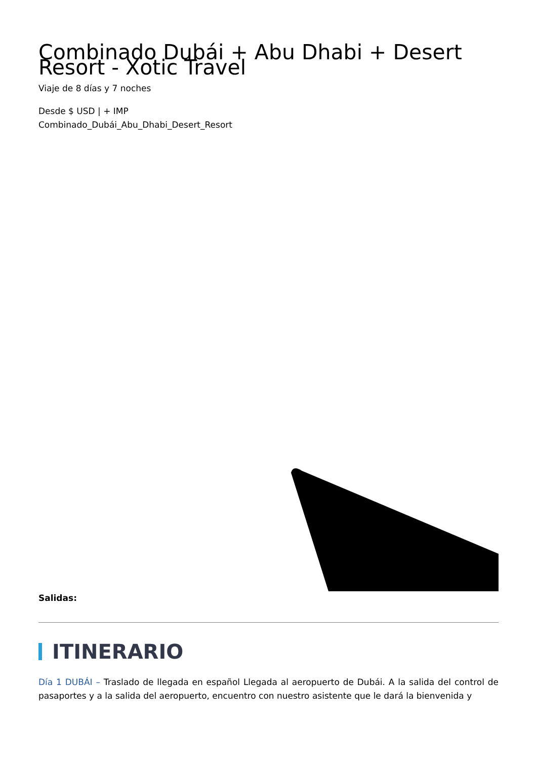Combinado Dubái + Abu Dhabi + Desert Resort - Xotic Travel
Viaje de 8 días y 7 noches
Desde $ USD | + IMP
Combinado_Dubái_Abu_Dhabi_Desert_Resort
Salidas:
ITINERARIO
Día 1 DUBÁI – Traslado de llegada en español Llegada al aeropuerto de Dubái. A la salida del control de pasaportes y a la salida del aeropuerto, encuentro con nuestro asistente que le dará la bienvenida y